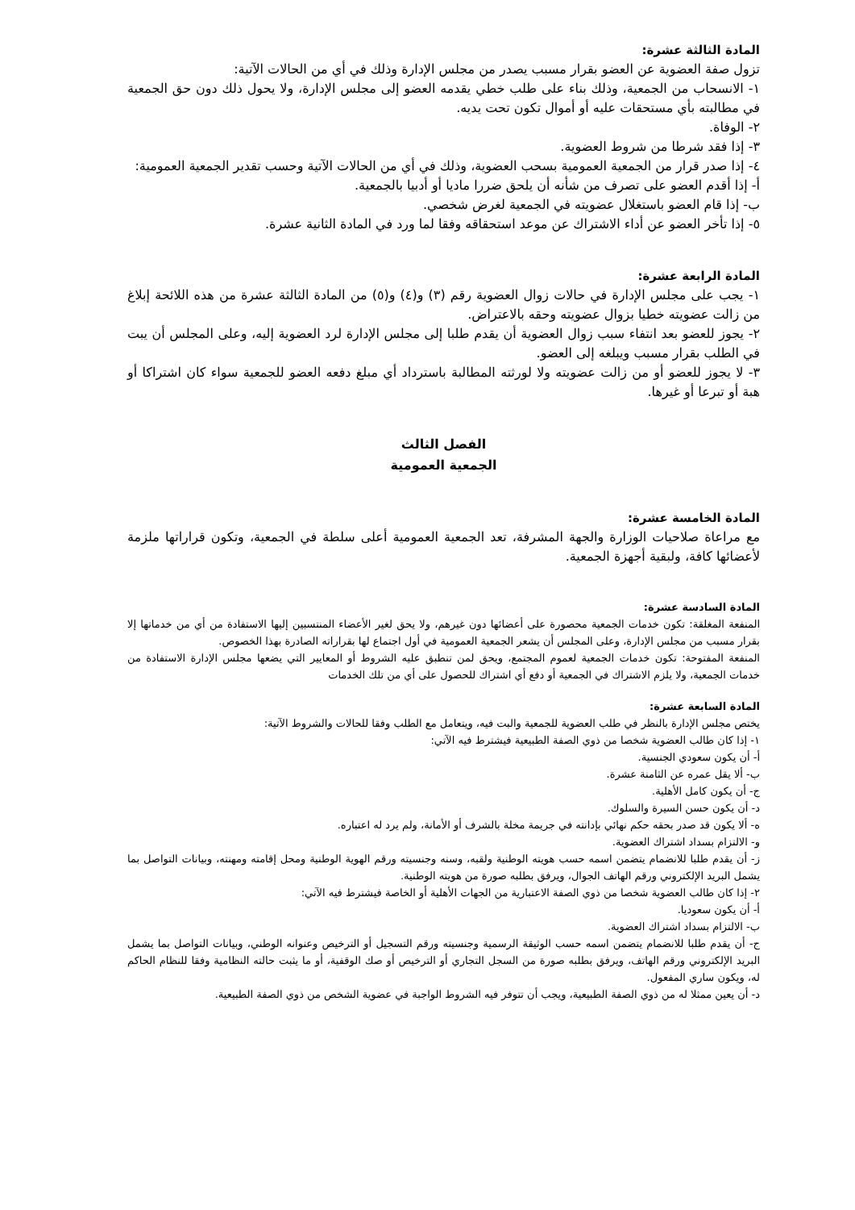المادة الثالثة عشرة:
تزول صفة العضوية عن العضو بقرار مسبب يصدر من مجلس الإدارة وذلك في أي من الحالات الآتية:
١- الانسحاب من الجمعية، وذلك بناء على طلب خطي يقدمه العضو إلى مجلس الإدارة، ولا يحول ذلك دون حق الجمعية في مطالبته بأي مستحقات عليه أو أموال تكون تحت يديه.
٢- الوفاة.
٣- إذا فقد شرطا من شروط العضوية.
٤- إذا صدر قرار من الجمعية العمومية بسحب العضوية، وذلك في أي من الحالات الآتية وحسب تقدير الجمعية العمومية:
أ- إذا أقدم العضو على تصرف من شأنه أن يلحق ضررا ماديا أو أدبيا بالجمعية.
ب- إذا قام العضو باستغلال عضويته في الجمعية لغرض شخصي.
٥- إذا تأخر العضو عن أداء الاشتراك عن موعد استحقاقه وفقا لما ورد في المادة الثانية عشرة.
المادة الرابعة عشرة:
١- يجب على مجلس الإدارة في حالات زوال العضوية رقم (٣) و(٤) و(٥) من المادة الثالثة عشرة من هذه اللائحة إبلاغ من زالت عضويته خطيا بزوال عضويته وحقه بالاعتراض.
٢- يجوز للعضو بعد انتفاء سبب زوال العضوية أن يقدم طلبا إلى مجلس الإدارة لرد العضوية إليه، وعلى المجلس أن يبت في الطلب بقرار مسبب ويبلغه إلى العضو.
٣- لا يجوز للعضو أو من زالت عضويته ولا لورثته المطالبة باسترداد أي مبلغ دفعه العضو للجمعية سواء كان اشتراكا أو هبة أو تبرعا أو غيرها.
الفصل الثالث
الجمعية العمومية
المادة الخامسة عشرة:
مع مراعاة صلاحيات الوزارة والجهة المشرفة، تعد الجمعية العمومية أعلى سلطة في الجمعية، وتكون قراراتها ملزمة لأعضائها كافة، ولبقية أجهزة الجمعية.
المادة السادسة عشرة:
المنفعة المغلقة: تكون خدمات الجمعية محصورة على أعضائها دون غيرهم، ولا يحق لغير الأعضاء المنتسبين إليها الاستفادة من أي من خدماتها إلا بقرار مسبب من مجلس الإدارة، وعلى المجلس أن يشعر الجمعية العمومية في أول اجتماع لها بقراراته الصادرة بهذا الخصوص.
المنفعة المفتوحة: تكون خدمات الجمعية لعموم المجتمع، ويحق لمن تنطبق عليه الشروط أو المعايير التي يضعها مجلس الإدارة الاستفادة من خدمات الجمعية، ولا يلزم الاشتراك في الجمعية أو دفع أي اشتراك للحصول على أي من تلك الخدمات
المادة السابعة عشرة:
يختص مجلس الإدارة بالنظر في طلب العضوية للجمعية والبت فيه، ويتعامل مع الطلب وفقا للحالات والشروط الآتية:
١- إذا كان طالب العضوية شخصا من ذوي الصفة الطبيعية فيشترط فيه الآتي:
أ- أن يكون سعودي الجنسية.
ب- ألا يقل عمره عن الثامنة عشرة.
ج- أن يكون كامل الأهلية.
د- أن يكون حسن السيرة والسلوك.
ه- ألا يكون قد صدر بحقه حكم نهائي بإدانته في جريمة مخلة بالشرف أو الأمانة، ولم يرد له اعتباره.
و- الالتزام بسداد اشتراك العضوية.
ز- أن يقدم طلبا للانضمام يتضمن اسمه حسب هويته الوطنية ولقبه، وسنه وجنسيته ورقم الهوية الوطنية ومحل إقامته ومهنته، وبيانات التواصل بما يشمل البريد الإلكتروني ورقم الهاتف الجوال، ويرفق بطلبه صورة من هويته الوطنية.
٢- إذا كان طالب العضوية شخصا من ذوي الصفة الاعتبارية من الجهات الأهلية أو الخاصة فيشترط فيه الآتي:
أ- أن يكون سعوديا.
ب- الالتزام بسداد اشتراك العضوية.
ج- أن يقدم طلبا للانضمام يتضمن اسمه حسب الوثيقة الرسمية وجنسيته ورقم التسجيل أو الترخيص وعنوانه الوطني، وبيانات التواصل بما يشمل البريد الإلكتروني ورقم الهاتف، ويرفق بطلبه صورة من السجل التجاري أو الترخيص أو صك الوقفية، أو ما يثبت حالته النظامية وفقا للنظام الحاكم له، ويكون ساري المفعول.
د- أن يعين ممثلا له من ذوي الصفة الطبيعية، ويجب أن تتوفر فيه الشروط الواجبة في عضوية الشخص من ذوي الصفة الطبيعية.